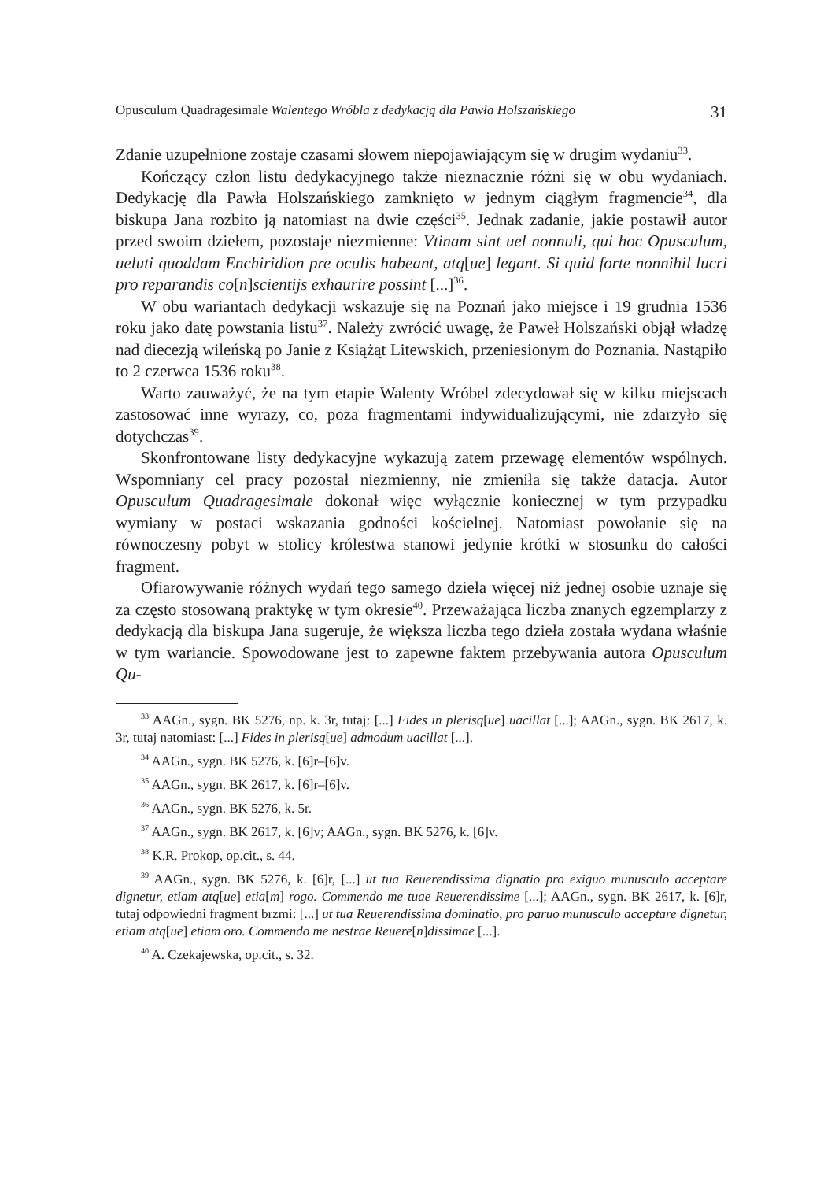Opusculum Quadragesimale Walentego Wróbla z dedykacją dla Pawła Holszańskiego 31
Zdanie uzupełnione zostaje czasami słowem niepojawiającym się w drugim wydaniu<sup>33</sup>.
Kończący człon listu dedykacyjnego także nieznacznie różni się w obu wydaniach. Dedykację dla Pawła Holszańskiego zamknięto w jednym ciągłym fragmencie<sup>34</sup>, dla biskupa Jana rozbito ją natomiast na dwie części<sup>35</sup>. Jednak zadanie, jakie postawił autor przed swoim dziełem, pozostaje niezmienne: Vtinam sint uel nonnuli, qui hoc Opusculum, ueluti quoddam Enchiridion pre oculis habeant, atq[ue] legant. Si quid forte nonnihil lucri pro reparandis co[n]scientijs exhaurire possint [...]<sup>36</sup>.
W obu wariantach dedykacji wskazuje się na Poznań jako miejsce i 19 grudnia 1536 roku jako datę powstania listu<sup>37</sup>. Należy zwrócić uwagę, że Paweł Holszański objął władzę nad diecezją wileńską po Janie z Książąt Litewskich, przeniesionym do Poznania. Nastąpiło to 2 czerwca 1536 roku<sup>38</sup>.
Warto zauważyć, że na tym etapie Walenty Wróbel zdecydował się w kilku miejscach zastosować inne wyrazy, co, poza fragmentami indywidualizującymi, nie zdarzyło się dotychczas<sup>39</sup>.
Skonfrontowane listy dedykacyjne wykazują zatem przewagę elementów wspólnych. Wspomniany cel pracy pozostał niezmienny, nie zmieniła się także datacja. Autor Opusculum Quadragesimale dokonał więc wyłącznie koniecznej w tym przypadku wymiany w postaci wskazania godności kościelnej. Natomiast powołanie się na równoczesny pobyt w stolicy królestwa stanowi jedynie krótki w stosunku do całości fragment.
Ofiarowywanie różnych wydań tego samego dzieła więcej niż jednej osobie uznaje się za często stosowaną praktykę w tym okresie<sup>40</sup>. Przeważająca liczba znanych egzemplarzy z dedykacją dla biskupa Jana sugeruje, że większa liczba tego dzieła została wydana właśnie w tym wariancie. Spowodowane jest to zapewne faktem przebywania autora Opusculum Qu-
<sup>33</sup> AAGn., sygn. BK 5276, np. k. 3r, tutaj: [...] Fides in plerisq[ue] uacillat [...]; AAGn., sygn. BK 2617, k. 3r, tutaj natomiast: [...] Fides in plerisq[ue] admodum uacillat [...].
<sup>34</sup> AAGn., sygn. BK 5276, k. [6]r–[6]v.
<sup>35</sup> AAGn., sygn. BK 2617, k. [6]r–[6]v.
<sup>36</sup> AAGn., sygn. BK 5276, k. 5r.
<sup>37</sup> AAGn., sygn. BK 2617, k. [6]v; AAGn., sygn. BK 5276, k. [6]v.
<sup>38</sup> K.R. Prokop, op.cit., s. 44.
<sup>39</sup> AAGn., sygn. BK 5276, k. [6]r, [...] ut tua Reuerendissima dignatio pro exiguo munusculo acceptare dignetur, etiam atq[ue] etia[m] rogo. Commendo me tuae Reuerendissime [...]; AAGn., sygn. BK 2617, k. [6]r, tutaj odpowiedni fragment brzmi: [...] ut tua Reuerendissima dominatio, pro paruo munusculo acceptare dignetur, etiam atq[ue] etiam oro. Commendo me nestrae Reuere[n]dissimae [...].
<sup>40</sup> A. Czekajewska, op.cit., s. 32.